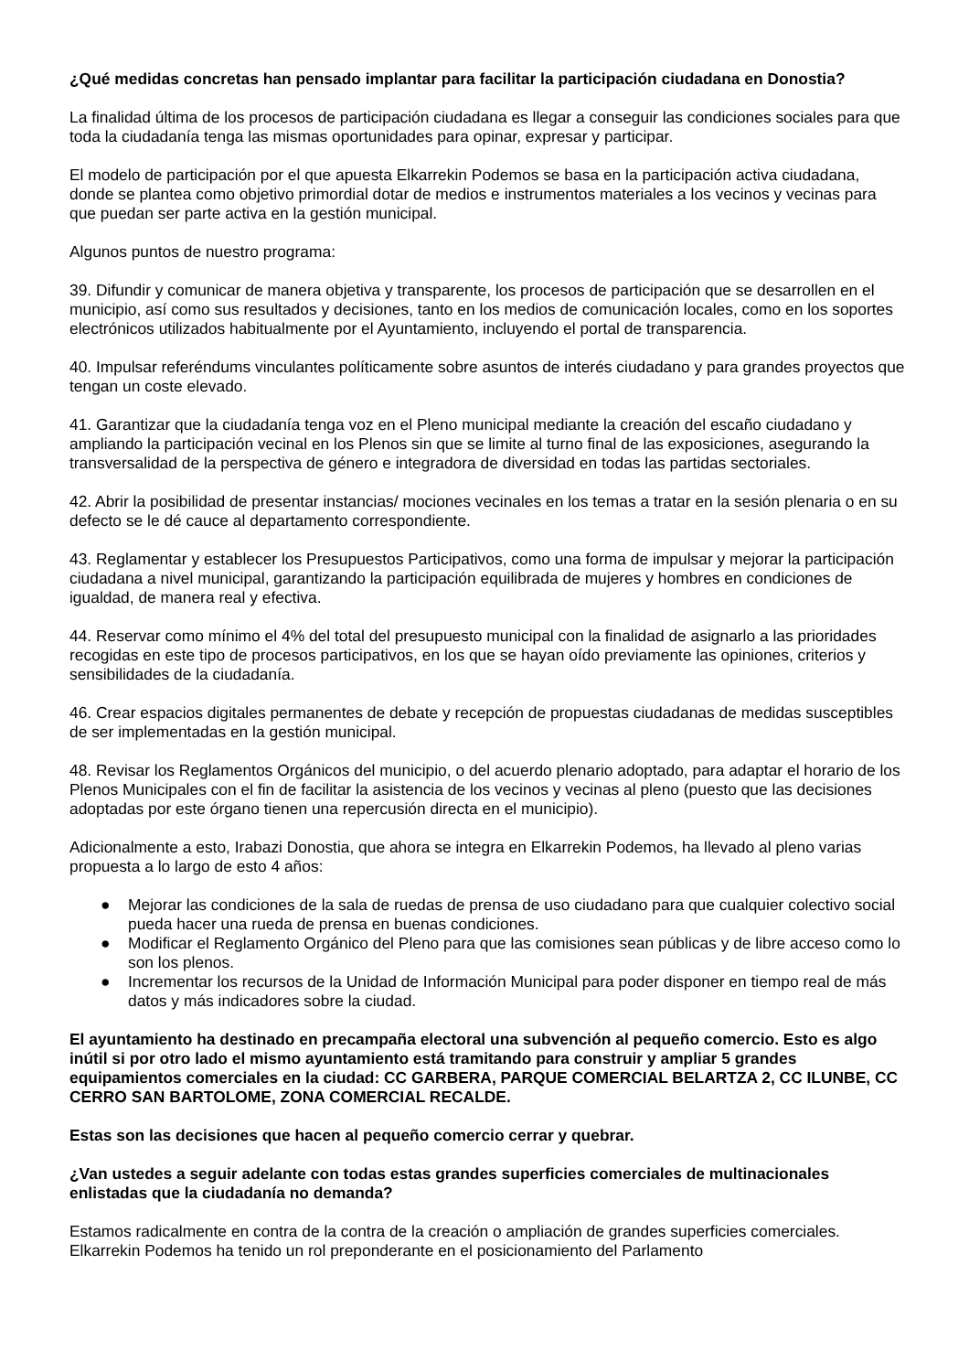¿Qué medidas concretas han pensado implantar para facilitar la participación ciudadana en Donostia?
La finalidad última de los procesos de participación ciudadana es llegar a conseguir las condiciones sociales para que toda la ciudadanía tenga las mismas oportunidades para opinar, expresar y participar.
El modelo de participación por el que apuesta Elkarrekin Podemos se basa en la participación activa ciudadana, donde se plantea como objetivo primordial dotar de medios e instrumentos materiales a los vecinos y vecinas para que puedan ser parte activa en la gestión municipal.
Algunos puntos de nuestro programa:
39. Difundir y comunicar de manera objetiva y transparente, los procesos de participación que se desarrollen en el municipio, así como sus resultados y decisiones, tanto en los medios de comunicación locales, como en los soportes electrónicos utilizados habitualmente por el Ayuntamiento, incluyendo el portal de transparencia.
40. Impulsar referéndums vinculantes políticamente sobre asuntos de interés ciudadano y para grandes proyectos que tengan un coste elevado.
41. Garantizar que la ciudadanía tenga voz en el Pleno municipal mediante la creación del escaño ciudadano y ampliando la participación vecinal en los Plenos sin que se limite al turno final de las exposiciones, asegurando la transversalidad de la perspectiva de género e integradora de diversidad en todas las partidas sectoriales.
42. Abrir la posibilidad de presentar instancias/ mociones vecinales en los temas a tratar en la sesión plenaria o en su defecto se le dé cauce al departamento correspondiente.
43. Reglamentar y establecer los Presupuestos Participativos, como una forma de impulsar y mejorar la participación ciudadana a nivel municipal, garantizando la participación equilibrada de mujeres y hombres en condiciones de igualdad, de manera real y efectiva.
44. Reservar como mínimo el 4% del total del presupuesto municipal con la finalidad de asignarlo a las prioridades recogidas en este tipo de procesos participativos, en los que se hayan oído previamente las opiniones, criterios y sensibilidades de la ciudadanía.
46. Crear espacios digitales permanentes de debate y recepción de propuestas ciudadanas de medidas susceptibles de ser implementadas en la gestión municipal.
48. Revisar los Reglamentos Orgánicos del municipio, o del acuerdo plenario adoptado, para adaptar el horario de los Plenos Municipales con el fin de facilitar la asistencia de los vecinos y vecinas al pleno (puesto que las decisiones adoptadas por este órgano tienen una repercusión directa en el municipio).
Adicionalmente a esto, Irabazi Donostia, que ahora se integra en Elkarrekin Podemos, ha llevado al pleno varias propuesta a lo largo de esto 4 años:
● Mejorar las condiciones de la sala de ruedas de prensa de uso ciudadano para que cualquier colectivo social pueda hacer una rueda de prensa en buenas condiciones.
● Modificar el Reglamento Orgánico del Pleno para que las comisiones sean públicas y de libre acceso como lo son los plenos.
● Incrementar los recursos de la Unidad de Información Municipal para poder disponer en tiempo real de más datos y más indicadores sobre la ciudad.
El ayuntamiento ha destinado en precampaña electoral una subvención al pequeño comercio. Esto es algo inútil si por otro lado el mismo ayuntamiento está tramitando para construir y ampliar 5 grandes equipamientos comerciales en la ciudad: CC GARBERA, PARQUE COMERCIAL BELARTZA 2, CC ILUNBE, CC CERRO SAN BARTOLOME, ZONA COMERCIAL RECALDE.
Estas son las decisiones que hacen al pequeño comercio cerrar y quebrar.
¿Van ustedes a seguir adelante con todas estas grandes superficies comerciales de multinacionales enlistadas que la ciudadanía no demanda?
Estamos radicalmente en contra de la contra de la creación o ampliación de grandes superficies comerciales. Elkarrekin Podemos ha tenido un rol preponderante en el posicionamiento del Parlamento